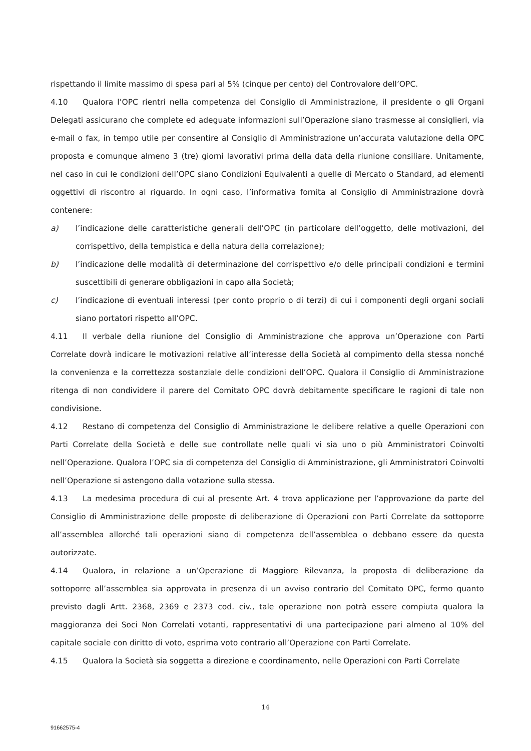rispettando il limite massimo di spesa pari al 5% (cinque per cento) del Controvalore dell’OPC.
4.10 Qualora l’OPC rientri nella competenza del Consiglio di Amministrazione, il presidente o gli Organi Delegati assicurano che complete ed adeguate informazioni sull’Operazione siano trasmesse ai consiglieri, via e-mail o fax, in tempo utile per consentire al Consiglio di Amministrazione un’accurata valutazione della OPC proposta e comunque almeno 3 (tre) giorni lavorativi prima della data della riunione consiliare. Unitamente, nel caso in cui le condizioni dell’OPC siano Condizioni Equivalenti a quelle di Mercato o Standard, ad elementi oggettivi di riscontro al riguardo. In ogni caso, l’informativa fornita al Consiglio di Amministrazione dovrà contenere:
a) l’indicazione delle caratteristiche generali dell’OPC (in particolare dell’oggetto, delle motivazioni, del corrispettivo, della tempistica e della natura della correlazione);
b) l’indicazione delle modalità di determinazione del corrispettivo e/o delle principali condizioni e termini suscettibili di generare obbligazioni in capo alla Società;
c) l’indicazione di eventuali interessi (per conto proprio o di terzi) di cui i componenti degli organi sociali siano portatori rispetto all’OPC.
4.11 Il verbale della riunione del Consiglio di Amministrazione che approva un’Operazione con Parti Correlate dovrà indicare le motivazioni relative all’interesse della Società al compimento della stessa nonché la convenienza e la correttezza sostanziale delle condizioni dell’OPC. Qualora il Consiglio di Amministrazione ritenga di non condividere il parere del Comitato OPC dovrà debitamente specificare le ragioni di tale non condivisione.
4.12 Restano di competenza del Consiglio di Amministrazione le delibere relative a quelle Operazioni con Parti Correlate della Società e delle sue controllate nelle quali vi sia uno o più Amministratori Coinvolti nell’Operazione. Qualora l’OPC sia di competenza del Consiglio di Amministrazione, gli Amministratori Coinvolti nell’Operazione si astengono dalla votazione sulla stessa.
4.13 La medesima procedura di cui al presente Art. 4 trova applicazione per l’approvazione da parte del Consiglio di Amministrazione delle proposte di deliberazione di Operazioni con Parti Correlate da sottoporre all’assemblea allorché tali operazioni siano di competenza dell’assemblea o debbano essere da questa autorizzate.
4.14 Qualora, in relazione a un’Operazione di Maggiore Rilevanza, la proposta di deliberazione da sottoporre all’assemblea sia approvata in presenza di un avviso contrario del Comitato OPC, fermo quanto previsto dagli Artt. 2368, 2369 e 2373 cod. civ., tale operazione non potrà essere compiuta qualora la maggioranza dei Soci Non Correlati votanti, rappresentativi di una partecipazione pari almeno al 10% del capitale sociale con diritto di voto, esprima voto contrario all’Operazione con Parti Correlate.
4.15 Qualora la Società sia soggetta a direzione e coordinamento, nelle Operazioni con Parti Correlate
14
91662575-4